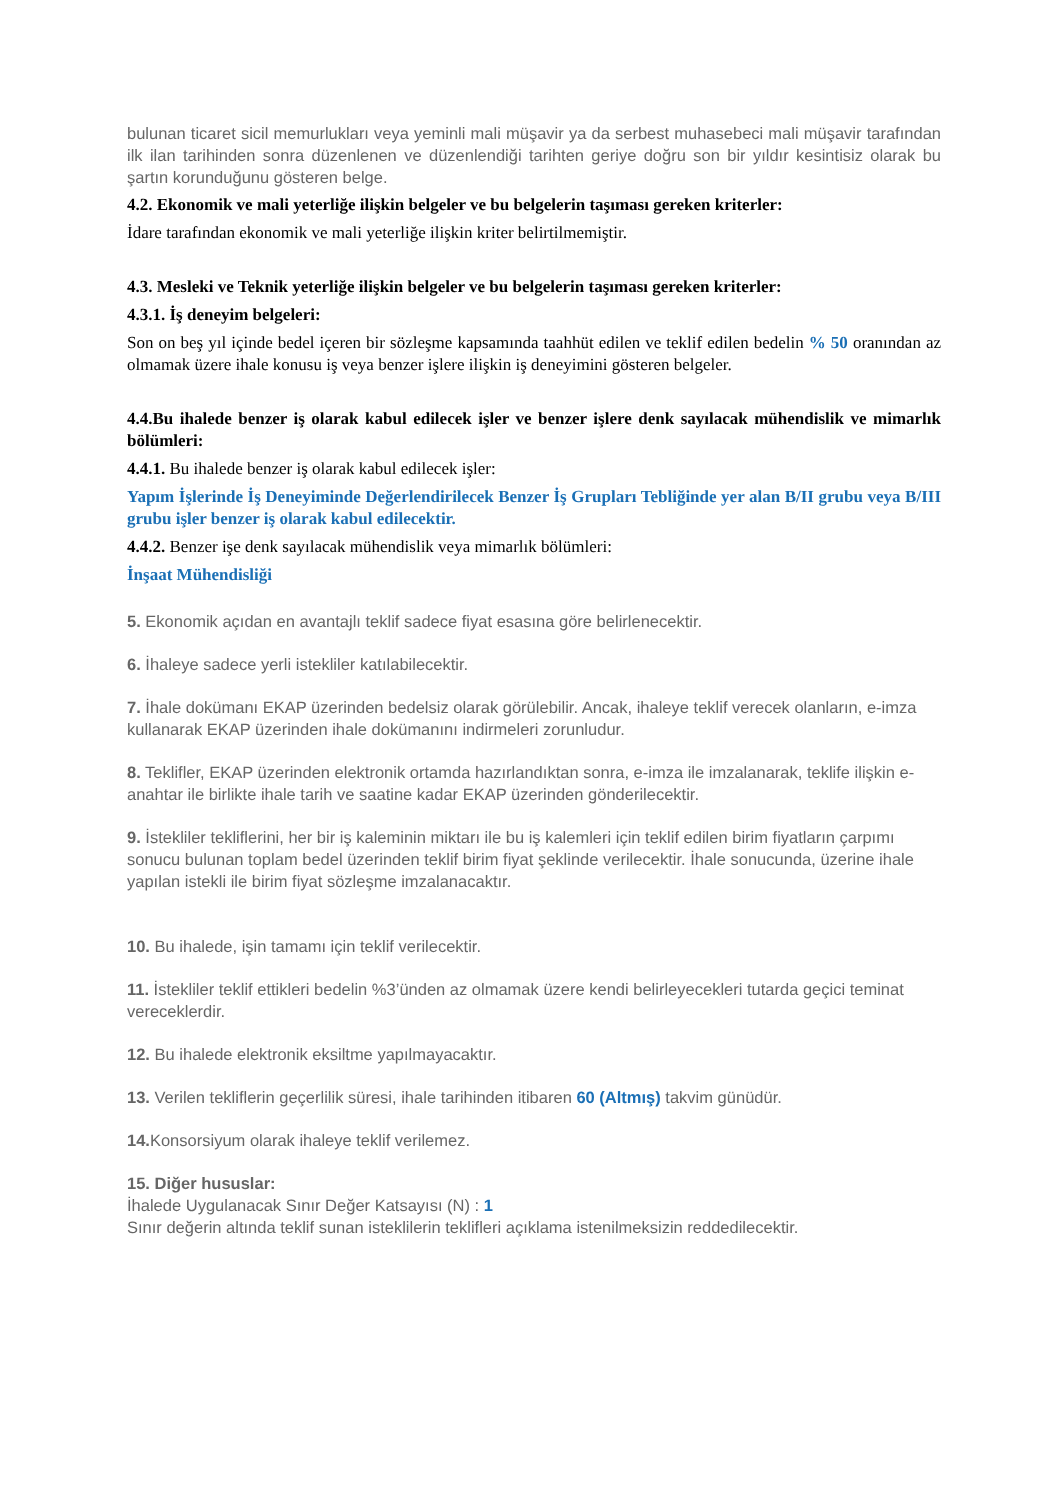bulunan ticaret sicil memurlukları veya yeminli mali müşavir ya da serbest muhasebeci mali müşavir tarafından ilk ilan tarihinden sonra düzenlenen ve düzenlendiği tarihten geriye doğru son bir yıldır kesintisiz olarak bu şartın korunduğunu gösteren belge.
4.2. Ekonomik ve mali yeterliğe ilişkin belgeler ve bu belgelerin taşıması gereken kriterler:
İdare tarafından ekonomik ve mali yeterliğe ilişkin kriter belirtilmemiştir.
4.3. Mesleki ve Teknik yeterliğe ilişkin belgeler ve bu belgelerin taşıması gereken kriterler:
4.3.1. İş deneyim belgeleri:
Son on beş yıl içinde bedel içeren bir sözleşme kapsamında taahhüt edilen ve teklif edilen bedelin % 50 oranından az olmamak üzere ihale konusu iş veya benzer işlere ilişkin iş deneyimini gösteren belgeler.
4.4.Bu ihalede benzer iş olarak kabul edilecek işler ve benzer işlere denk sayılacak mühendislik ve mimarlık bölümleri:
4.4.1. Bu ihalede benzer iş olarak kabul edilecek işler:
Yapım İşlerinde İş Deneyiminde Değerlendirilecek Benzer İş Grupları Tebliğinde yer alan B/II grubu veya B/III grubu işler benzer iş olarak kabul edilecektir.
4.4.2. Benzer işe denk sayılacak mühendislik veya mimarlık bölümleri:
İnşaat Mühendisliği
5. Ekonomik açıdan en avantajlı teklif sadece fiyat esasına göre belirlenecektir.
6. İhaleye sadece yerli istekliler katılabilecektir.
7. İhale dokümanı EKAP üzerinden bedelsiz olarak görülebilir. Ancak, ihaleye teklif verecek olanların, e-imza kullanarak EKAP üzerinden ihale dokümanını indirmeleri zorunludur.
8. Teklifler, EKAP üzerinden elektronik ortamda hazırlandıktan sonra, e-imza ile imzalanarak, teklife ilişkin e-anahtar ile birlikte ihale tarih ve saatine kadar EKAP üzerinden gönderilecektir.
9. İstekliler tekliflerini, her bir iş kaleminin miktarı ile bu iş kalemleri için teklif edilen birim fiyatların çarpımı sonucu bulunan toplam bedel üzerinden teklif birim fiyat şeklinde verilecektir. İhale sonucunda, üzerine ihale yapılan istekli ile birim fiyat sözleşme imzalanacaktır.
10. Bu ihalede, işin tamamı için teklif verilecektir.
11. İstekliler teklif ettikleri bedelin %3’ünden az olmamak üzere kendi belirleyecekleri tutarda geçici teminat vereceklerdir.
12. Bu ihalede elektronik eksiltme yapılmayacaktır.
13. Verilen tekliflerin geçerlilik süresi, ihale tarihinden itibaren 60 (Altmış) takvim günüdür.
14. Konsorsiyum olarak ihaleye teklif verilemez.
15. Diğer hususlar:
İhalede Uygulanacak Sınır Değer Katsayısı (N) : 1
Sınır değerin altında teklif sunan isteklilerin teklifleri açıklama istenilmeksizin reddedilecektir.